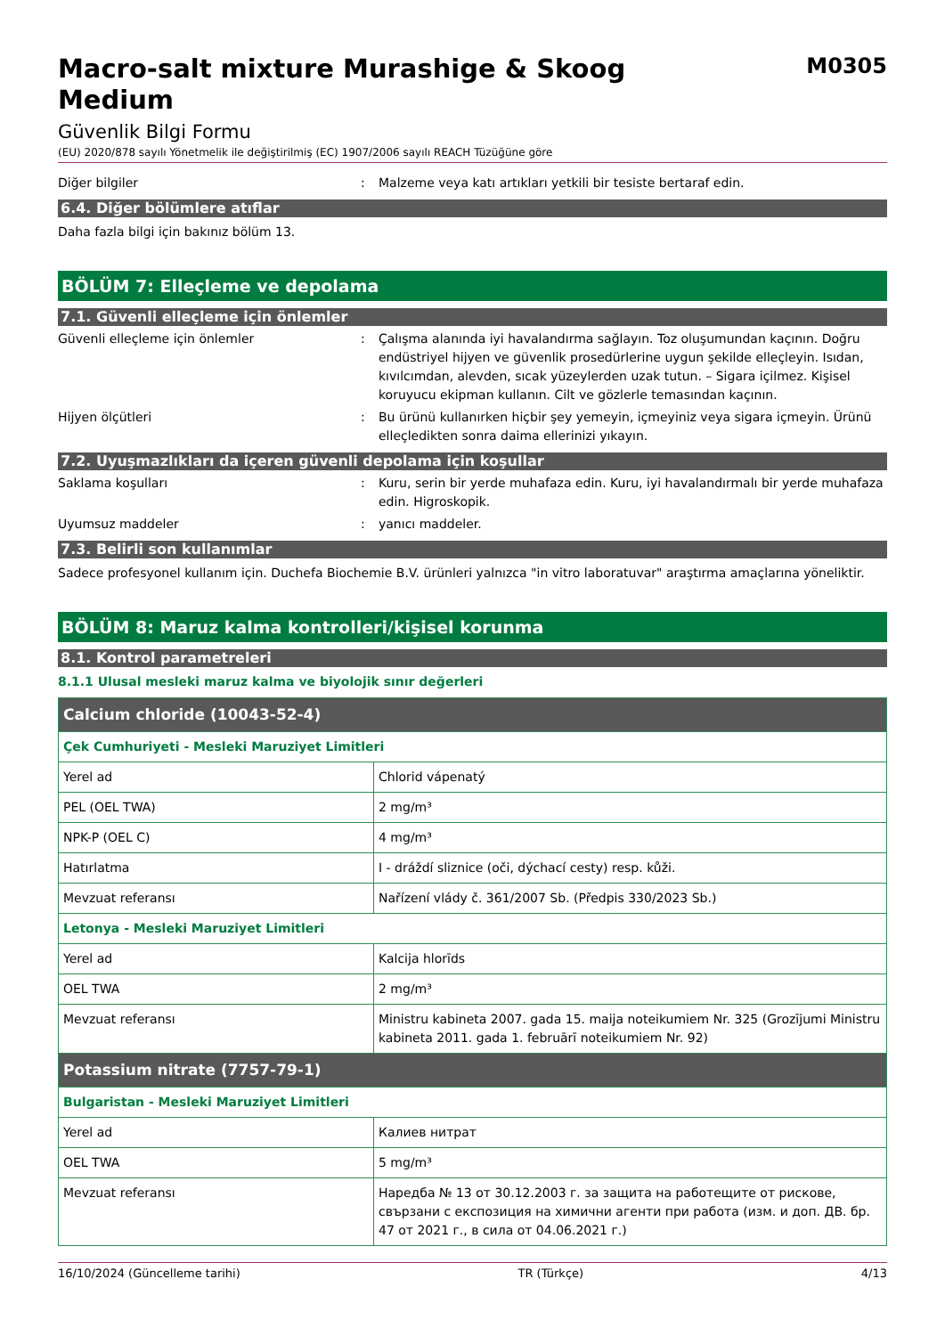Macro-salt mixture Murashige & Skoog
Medium
M0305
Güvenlik Bilgi Formu
(EU) 2020/878 sayılı Yönetmelik ile değiştirilmiş (EC) 1907/2006 sayılı REACH Tüzüğüne göre
Diğer bilgiler : Malzeme veya katı artıkları yetkili bir tesiste bertaraf edin.
6.4. Diğer bölümlere atıflar
Daha fazla bilgi için bakınız bölüm 13.
BÖLÜM 7: Elleçleme ve depolama
7.1. Güvenli elleçleme için önlemler
Güvenli elleçleme için önlemler : Çalışma alanında iyi havalandırma sağlayın. Toz oluşumundan kaçının. Doğru endüstriyel hijyen ve güvenlik prosedürlerine uygun şekilde elleçleyin. Isıdan, kıvılcımdan, alevden, sıcak yüzeylerden uzak tutun. – Sigara içilmez. Kişisel koruyucu ekipman kullanın. Cilt ve gözlerle temasından kaçının.
Hijyen ölçütleri : Bu ürünü kullanırken hiçbir şey yemeyin, içmeyiniz veya sigara içmeyin. Ürünü elleçledikten sonra daima ellerinizi yıkayın.
7.2. Uyuşmazlıkları da içeren güvenli depolama için koşullar
Saklama koşulları : Kuru, serin bir yerde muhafaza edin. Kuru, iyi havalandırmalı bir yerde muhafaza edin. Higroskopik.
Uyumsuz maddeler : yanıcı maddeler.
7.3. Belirli son kullanımlar
Sadece profesyonel kullanım için. Duchefa Biochemie B.V. ürünleri yalnızca "in vitro laboratuvar" araştırma amaçlarına yöneliktir.
BÖLÜM 8: Maruz kalma kontrolleri/kişisel korunma
8.1. Kontrol parametreleri
8.1.1 Ulusal mesleki maruz kalma ve biyolojik sınır değerleri
| Calcium chloride (10043-52-4) | |
| --- | --- |
| Çek Cumhuriyeti - Mesleki Maruziyet Limitleri | |
| Yerel ad | Chlorid vápenatý |
| PEL (OEL TWA) | 2 mg/m³ |
| NPK-P (OEL C) | 4 mg/m³ |
| Hatırlatma | I - dráždí sliznice (oči, dýchací cesty) resp. kůži. |
| Mevzuat referansı | Nařízení vlády č. 361/2007 Sb. (Předpis 330/2023 Sb.) |
| Letonya - Mesleki Maruziyet Limitleri | |
| Yerel ad | Kalcija hlorīds |
| OEL TWA | 2 mg/m³ |
| Mevzuat referansı | Ministru kabineta 2007. gada 15. maija noteikumiem Nr. 325 (Grozījumi Ministru kabineta 2011. gada 1. februārī noteikumiem Nr. 92) |
| Potassium nitrate (7757-79-1) | |
| Bulgaristan - Mesleki Maruziyet Limitleri | |
| Yerel ad | Калиев нитрат |
| OEL TWA | 5 mg/m³ |
| Mevzuat referansı | Наредба № 13 от 30.12.2003 г. за защита на работещите от рискове, свързани с експозиция на химични агенти при работа (изм. и доп. ДВ. бр. 47 от 2021 г., в сила от 04.06.2021 г.) |
16/10/2024 (Güncelleme tarihi) TR (Türkçe) 4/13